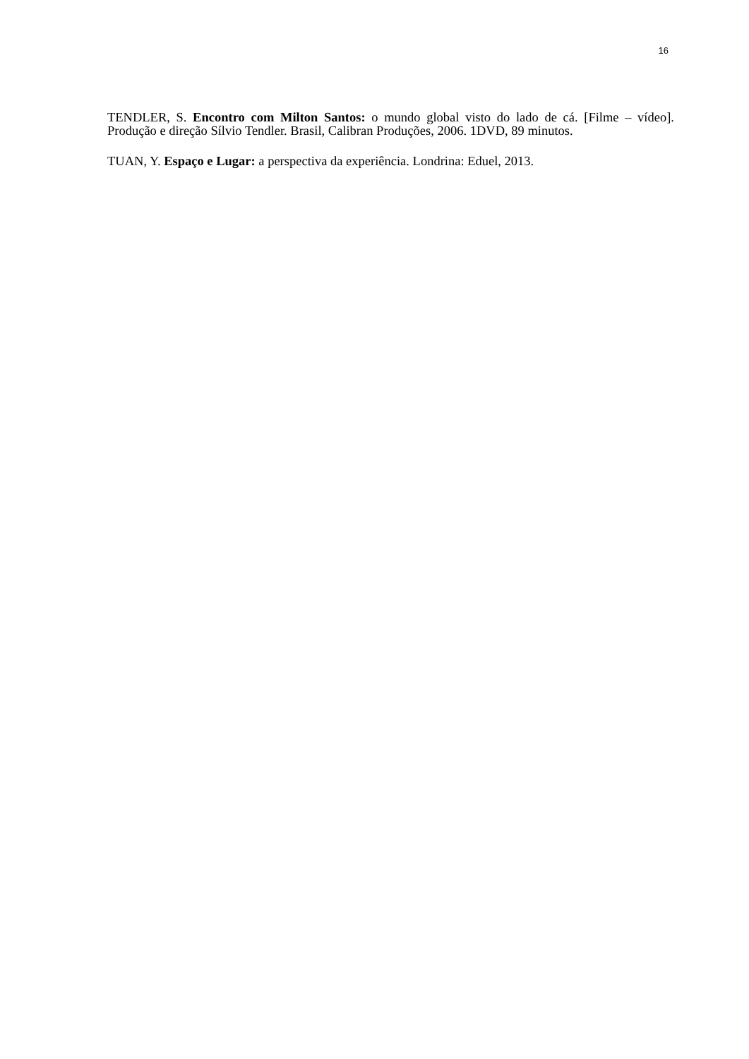16
TENDLER, S. Encontro com Milton Santos: o mundo global visto do lado de cá. [Filme – vídeo]. Produção e direção Sílvio Tendler. Brasil, Calibran Produções, 2006. 1DVD, 89 minutos.
TUAN, Y. Espaço e Lugar: a perspectiva da experiência. Londrina: Eduel, 2013.